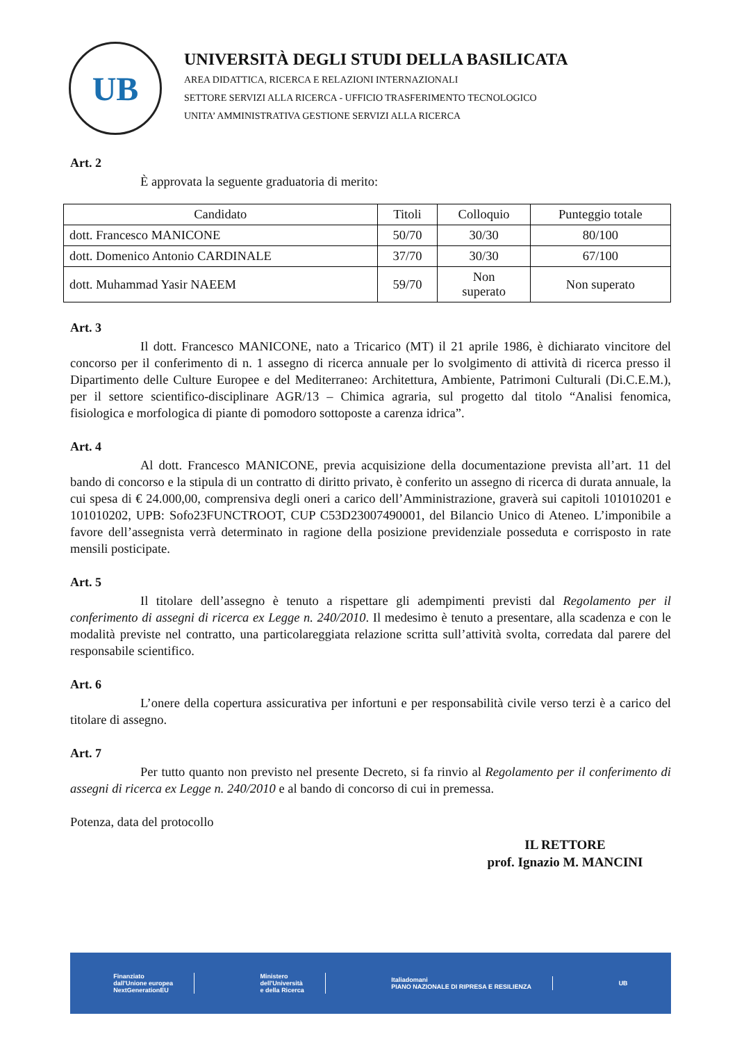UB
UNIVERSITÀ DEGLI STUDI DELLA BASILICATA
AREA DIDATTICA, RICERCA E RELAZIONI INTERNAZIONALI
SETTORE SERVIZI ALLA RICERCA - UFFICIO TRASFERIMENTO TECNOLOGICO
UNITA’ AMMINISTRATIVA GESTIONE SERVIZI ALLA RICERCA
Art. 2
È approvata la seguente graduatoria di merito:
| Candidato | Titoli | Colloquio | Punteggio totale |
| dott. Francesco MANICONE | 50/70 | 30/30 | 80/100 |
| dott. Domenico Antonio CARDINALE | 37/70 | 30/30 | 67/100 |
| dott. Muhammad Yasir NAEEM | 59/70 | Non superato | Non superato |
Art. 3
Il dott. Francesco MANICONE, nato a Tricarico (MT) il 21 aprile 1986, è dichiarato vincitore del concorso per il conferimento di n. 1 assegno di ricerca annuale per lo svolgimento di attività di ricerca presso il Dipartimento delle Culture Europee e del Mediterraneo: Architettura, Ambiente, Patrimoni Culturali (Di.C.E.M.), per il settore scientifico-disciplinare AGR/13 – Chimica agraria, sul progetto dal titolo “Analisi fenomica, fisiologica e morfologica di piante di pomodoro sottoposte a carenza idrica”.
Art. 4
Al dott. Francesco MANICONE, previa acquisizione della documentazione prevista all’art. 11 del bando di concorso e la stipula di un contratto di diritto privato, è conferito un assegno di ricerca di durata annuale, la cui spesa di € 24.000,00, comprensiva degli oneri a carico dell’Amministrazione, graverà sui capitoli 101010201 e 101010202, UPB: Sofo23FUNCTROOT, CUP C53D23007490001, del Bilancio Unico di Ateneo. L’imponibile a favore dell’assegnista verrà determinato in ragione della posizione previdenziale posseduta e corrisposto in rate mensili posticipate.
Art. 5
Il titolare dell’assegno è tenuto a rispettare gli adempimenti previsti dal Regolamento per il conferimento di assegni di ricerca ex Legge n. 240/2010. Il medesimo è tenuto a presentare, alla scadenza e con le modalità previste nel contratto, una particolareggiata relazione scritta sull’attività svolta, corredata dal parere del responsabile scientifico.
Art. 6
L’onere della copertura assicurativa per infortuni e per responsabilità civile verso terzi è a carico del titolare di assegno.
Art. 7
Per tutto quanto non previsto nel presente Decreto, si fa rinvio al Regolamento per il conferimento di assegni di ricerca ex Legge n. 240/2010 e al bando di concorso di cui in premessa.
Potenza, data del protocollo
IL RETTORE
prof. Ignazio M. MANCINI
Finanziato
dall'Unione europea
NextGenerationEU
Ministero
dell'Università
e della Ricerca
Italiadomani
PIANO NAZIONALE DI RIPRESA E RESILIENZA
UB